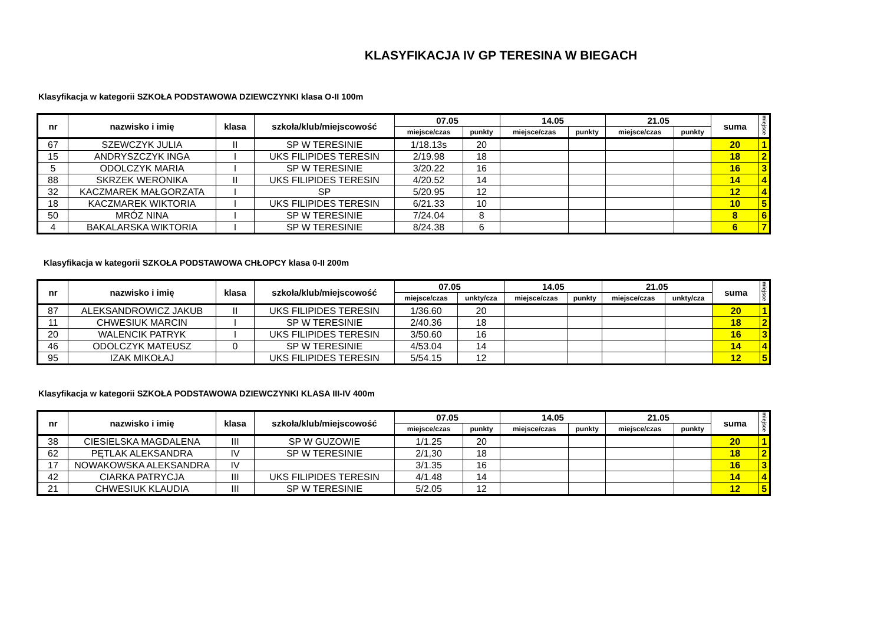KLASYFIKACJA IV GP TERESINA W BIEGACH
Klasyfikacja w kategorii SZKOŁA PODSTAWOWA DZIEWCZYNKI klasa O-II 100m
| nr | nazwisko i imię | klasa | szkoła/klub/miejscowość | 07.05 | | 14.05 | | 21.05 | | suma | miejsce |
| --- | --- | --- | --- | --- | --- | --- | --- | --- | --- | --- | --- |
| | | | | miejsce/czas | punkty | miejsce/czas | punkty | miejsce/czas | punkty | | |
| 67 | SZEWCZYK JULIA | II | SP W TERESINIE | 1/18.13s | 20 | | | | | 20 | 1 |
| 15 | ANDRYSZCZYK INGA | I | UKS FILIPIDES TERESIN | 2/19.98 | 18 | | | | | 18 | 2 |
| 5 | ODOLCZYK MARIA | I | SP W TERESINIE | 3/20.22 | 16 | | | | | 16 | 3 |
| 88 | SKRZEK WERONIKA | II | UKS FILIPIDES TERESIN | 4/20.52 | 14 | | | | | 14 | 4 |
| 32 | KACZMAREK MAŁGORZATA | I | SP | 5/20.95 | 12 | | | | | 12 | 4 |
| 18 | KACZMAREK WIKTORIA | I | UKS FILIPIDES TERESIN | 6/21.33 | 10 | | | | | 10 | 5 |
| 50 | MRÓZ NINA | I | SP W TERESINIE | 7/24.04 | 8 | | | | | 8 | 6 |
| 4 | BAKALARSKA WIKTORIA | I | SP W TERESINIE | 8/24.38 | 6 | | | | | 6 | 7 |
Klasyfikacja w kategorii SZKOŁA PODSTAWOWA CHŁOPCY klasa 0-II 200m
| nr | nazwisko i imię | klasa | szkoła/klub/miejscowość | 07.05 | | 14.05 | | 21.05 | | suma | miejsce |
| --- | --- | --- | --- | --- | --- | --- | --- | --- | --- | --- | --- |
| | | | | miejsce/czas | unkty/cza | miejsce/czas | punkty | miejsce/czas | unkty/cza | | |
| 87 | ALEKSANDROWICZ JAKUB | II | UKS FILIPIDES TERESIN | 1/36.60 | 20 | | | | | 20 | 1 |
| 11 | CHWESIUK MARCIN | I | SP W TERESINIE | 2/40.36 | 18 | | | | | 18 | 2 |
| 20 | WALENCIK PATRYK | I | UKS FILIPIDES TERESIN | 3/50.60 | 16 | | | | | 16 | 3 |
| 46 | ODOLCZYK MATEUSZ | 0 | SP W TERESINIE | 4/53.04 | 14 | | | | | 14 | 4 |
| 95 | IZAK MIKOŁAJ | | UKS FILIPIDES TERESIN | 5/54.15 | 12 | | | | | 12 | 5 |
Klasyfikacja w kategorii SZKOŁA PODSTAWOWA DZIEWCZYNKI KLASA III-IV 400m
| nr | nazwisko i imię | klasa | szkoła/klub/miejscowość | 07.05 | | 14.05 | | 21.05 | | suma | miejsce |
| --- | --- | --- | --- | --- | --- | --- | --- | --- | --- | --- | --- |
| | | | | miejsce/czas | punkty | miejsce/czas | punkty | miejsce/czas | punkty | | |
| 38 | CIESIELSKA MAGDALENA | III | SP W GUZOWIE | 1/1.25 | 20 | | | | | 20 | 1 |
| 62 | PĘTLAK ALEKSANDRA | IV | SP W TERESINIE | 2/1,30 | 18 | | | | | 18 | 2 |
| 17 | NOWAKOWSKA ALEKSANDRA | IV | | 3/1.35 | 16 | | | | | 16 | 3 |
| 42 | CIARKA PATRYCJA | III | UKS FILIPIDES TERESIN | 4/1.48 | 14 | | | | | 14 | 4 |
| 21 | CHWESIUK KLAUDIA | III | SP W TERESINIE | 5/2.05 | 12 | | | | | 12 | 5 |